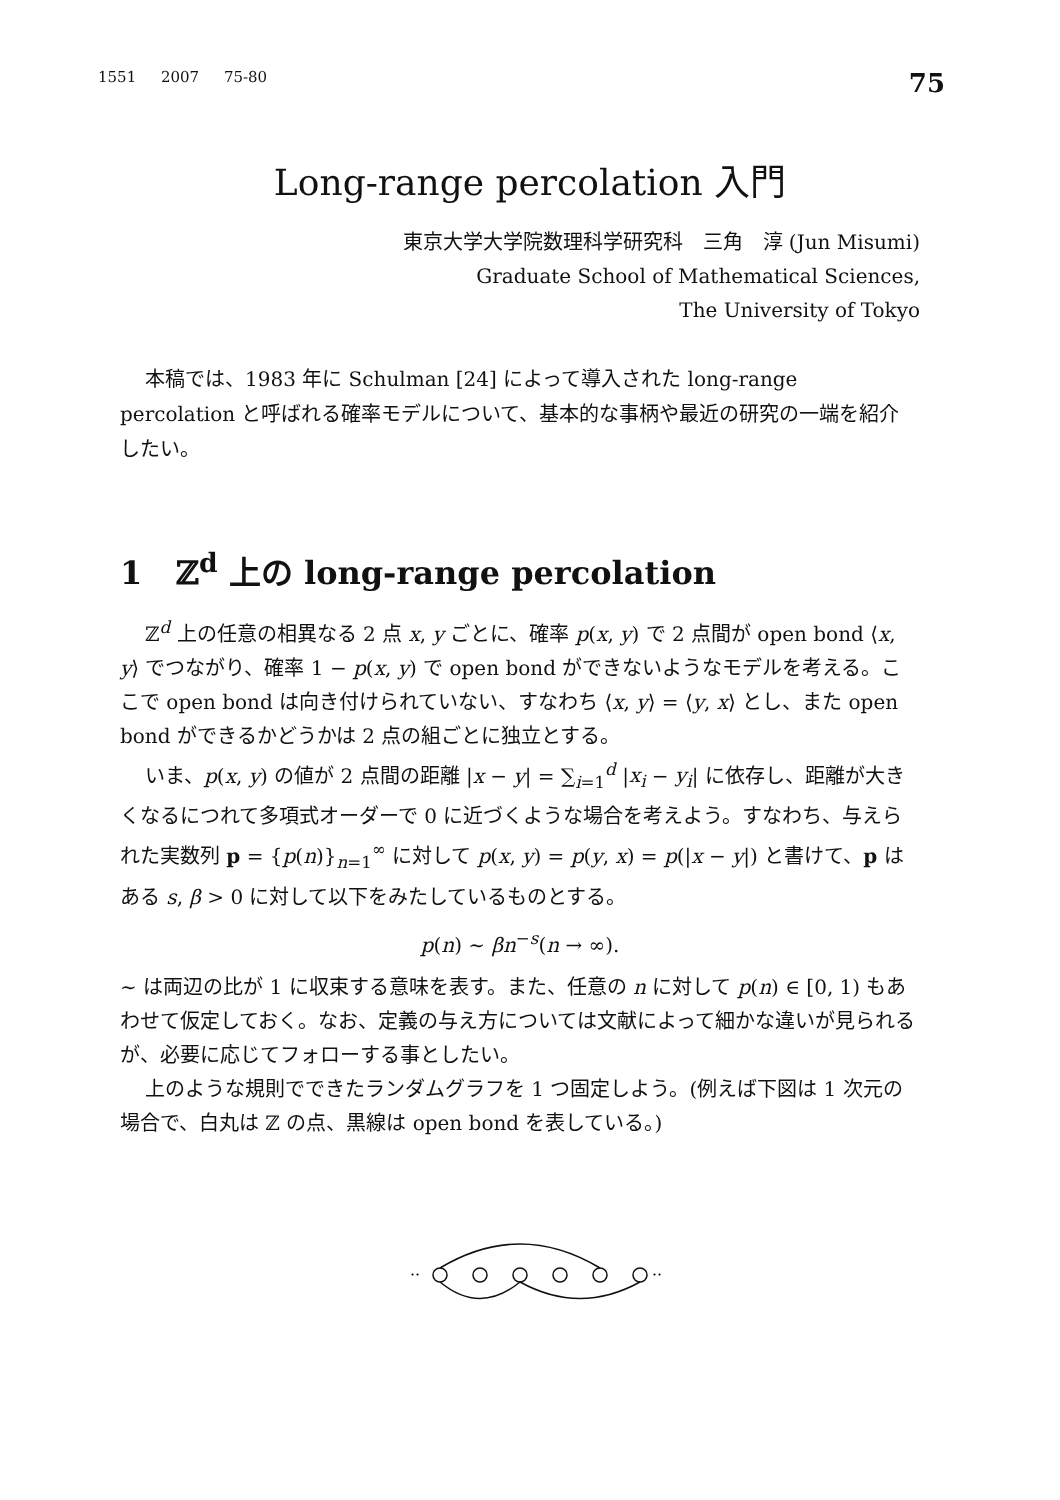1551 2007 75-80 75
Long-range percolation 入門
東京大学大学院数理科学研究科　三角　淳 (Jun Misumi)
Graduate School of Mathematical Sciences,
The University of Tokyo
本稿では、1983 年に Schulman [24] によって導入された long-range percolation と呼ばれる確率モデルについて、基本的な事柄や最近の研究の一端を紹介したい。
1 ℤ<sup>d</sup> 上の long-range percolation
ℤ<sup>d</sup> 上の任意の相異なる 2 点 x, y ごとに、確率 p(x, y) で 2 点間が open bond ⟨x, y⟩ でつながり、確率 1 − p(x, y) で open bond ができないようなモデルを考える。ここで open bond は向き付けられていない、すなわち ⟨x, y⟩ = ⟨y, x⟩ とし、また open bond ができるかどうかは 2 点の組ごとに独立とする。
いま、p(x, y) の値が 2 点間の距離 |x − y| = ∑<sub>i=1</sub><sup>d</sup> |x<sub>i</sub> − y<sub>i</sub>| に依存し、距離が大きくなるにつれて多項式オーダーで 0 に近づくような場合を考えよう。すなわち、与えられた実数列 p = {p(n)}<sub>n=1</sub><sup>∞</sup> に対して p(x, y) = p(y, x) = p(|x − y|) と書けて、p はある s, β > 0 に対して以下をみたしているものとする。
p(n) ∼ βn<sup>−s</sup>(n → ∞).
∼ は両辺の比が 1 に収束する意味を表す。また、任意の n に対して p(n) ∈ [0, 1) もあわせて仮定しておく。なお、定義の与え方については文献によって細かな違いが見られるが、必要に応じてフォローする事としたい。
上のような規則でできたランダムグラフを 1 つ固定しよう。(例えば下図は 1 次元の場合で、白丸は ℤ の点、黒線は open bond を表している。)
··
··